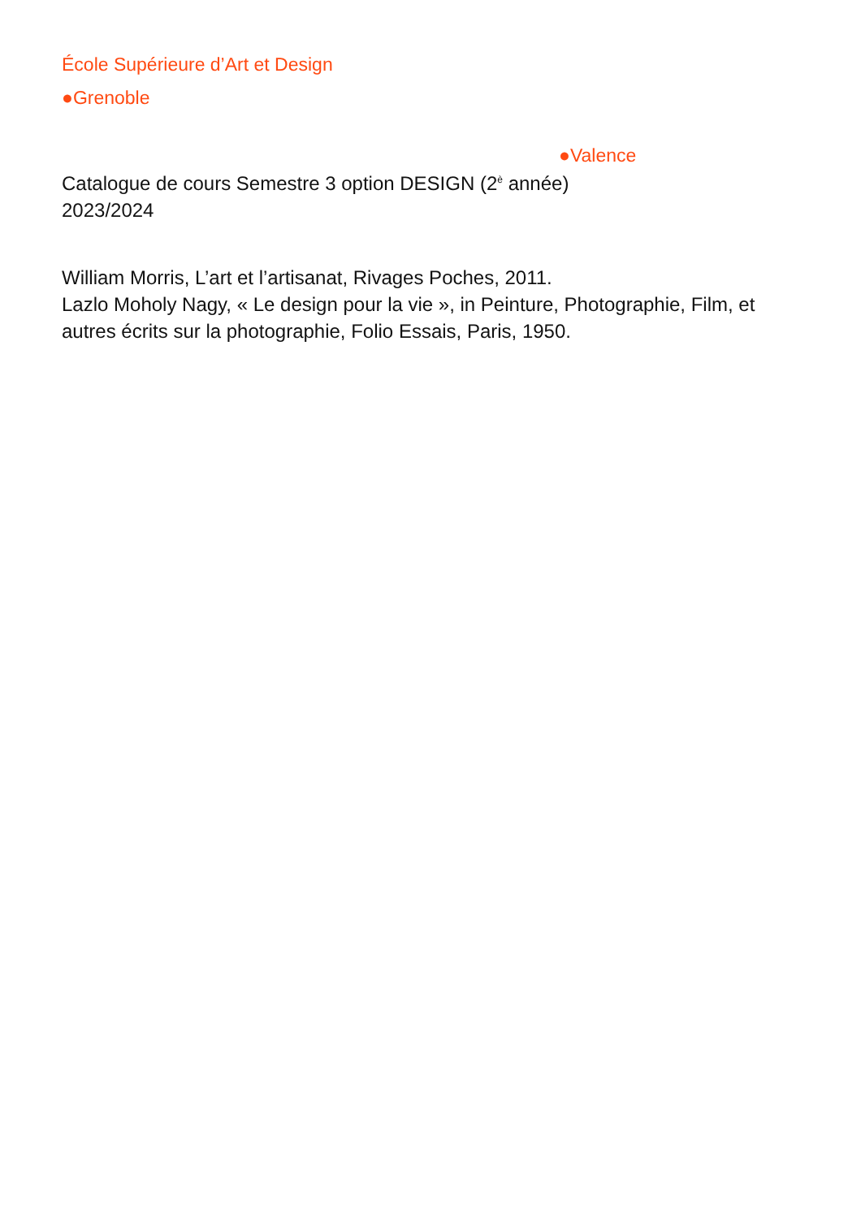École Supérieure d’Art et Design
●Grenoble
●Valence
Catalogue de cours Semestre 3 option DESIGN (2<sup>è</sup> année)
2023/2024
William Morris, L’art et l’artisanat, Rivages Poches, 2011.
Lazlo Moholy Nagy, « Le design pour la vie », in Peinture, Photographie, Film, et autres écrits sur la photographie, Folio Essais, Paris, 1950.